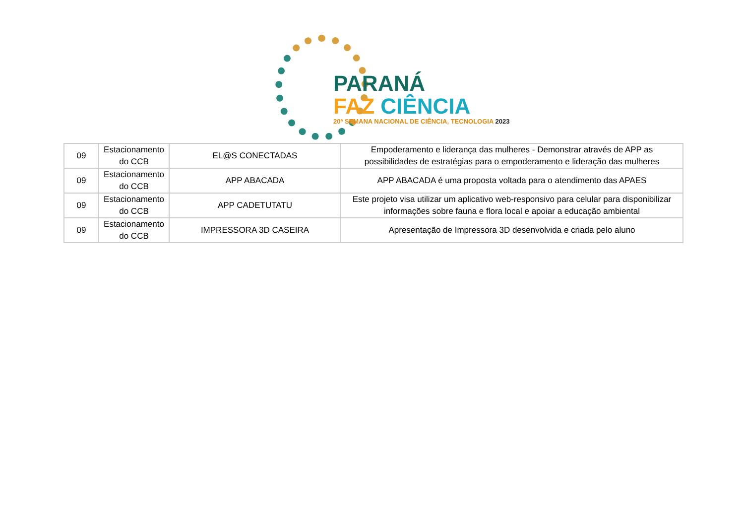PARANÁ
FAZ CIÊNCIA
20ª SEMANA NACIONAL DE CIÊNCIA, TECNOLOGIA 2023
| 09 | Estacionamento do CCB | EL@S CONECTADAS | Empoderamento e liderança das mulheres - Demonstrar através de APP as possibilidades de estratégias para o empoderamento e lideração das mulheres |
| 09 | Estacionamento do CCB | APP ABACADA | APP ABACADA é uma proposta voltada para o atendimento das APAES |
| 09 | Estacionamento do CCB | APP CADETUTATU | Este projeto visa utilizar um aplicativo web-responsivo para celular para disponibilizar informações sobre fauna e flora local e apoiar a educação ambiental |
| 09 | Estacionamento do CCB | IMPRESSORA 3D CASEIRA | Apresentação de Impressora 3D desenvolvida e criada pelo aluno |